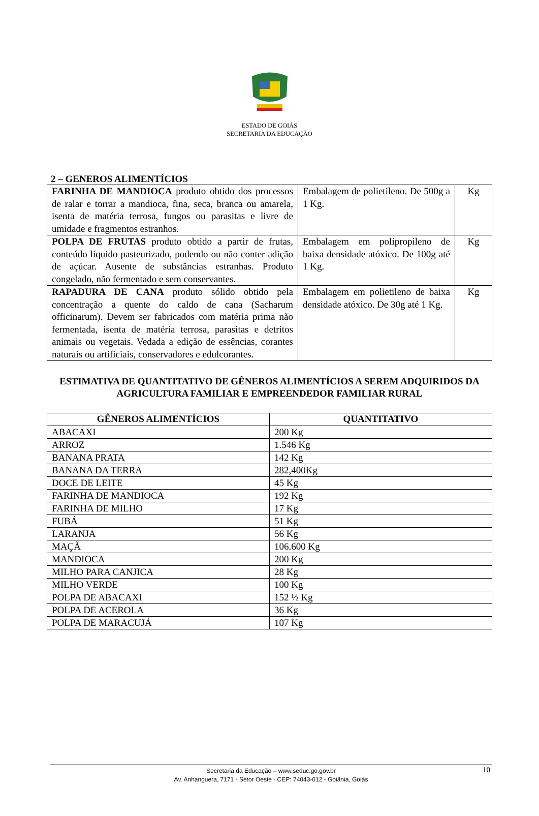ESTADO DE GOIÁS
SECRETARIA DA EDUCAÇÃO
2 – GENEROS ALIMENTÍCIOS
| FARINHA DE MANDIOCA produto obtido dos processos de ralar e torrar a mandioca, fina, seca, branca ou amarela, isenta de matéria terrosa, fungos ou parasitas e livre de umidade e fragmentos estranhos. | Embalagem de polietileno. De 500g a 1 Kg. | Kg |
| POLPA DE FRUTAS produto obtido a partir de frutas, conteúdo líquido pasteurizado, podendo ou não conter adição de açúcar. Ausente de substâncias estranhas. Produto congelado, não fermentado e sem conservantes. | Embalagem em polipropileno de baixa densidade atóxico. De 100g até 1 Kg. | Kg |
| RAPADURA DE CANA produto sólido obtido pela concentração a quente do caldo de cana (Sacharum officinarum). Devem ser fabricados com matéria prima não fermentada, isenta de matéria terrosa, parasitas e detritos animais ou vegetais. Vedada a edição de essências, corantes naturais ou artificiais, conservadores e edulcorantes. | Embalagem em polietileno de baixa densidade atóxico. De 30g até 1 Kg. | Kg |
ESTIMATIVA DE QUANTITATIVO DE GÊNEROS ALIMENTÍCIOS A SEREM ADQUIRIDOS DA AGRICULTURA FAMILIAR E EMPREENDEDOR FAMILIAR RURAL
| GÊNEROS ALIMENTÍCIOS | QUANTITATIVO |
| --- | --- |
| ABACAXI | 200 Kg |
| ARROZ | 1.546 Kg |
| BANANA PRATA | 142 Kg |
| BANANA DA TERRA | 282,400Kg |
| DOCE DE LEITE | 45 Kg |
| FARINHA DE MANDIOCA | 192 Kg |
| FARINHA DE MILHO | 17 Kg |
| FUBÁ | 51 Kg |
| LARANJA | 56 Kg |
| MAÇÃ | 106.600 Kg |
| MANDIOCA | 200 Kg |
| MILHO PARA CANJICA | 28 Kg |
| MILHO VERDE | 100 Kg |
| POLPA DE ABACAXI | 152 ½ Kg |
| POLPA DE ACEROLA | 36 Kg |
| POLPA DE MARACUJÁ | 107 Kg |
Secretaria da Educação – www.seduc.go.gov.br
Av. Anhanguera, 7171 - Setor Oeste - CEP: 74043-012 - Goiânia, Goiás
10